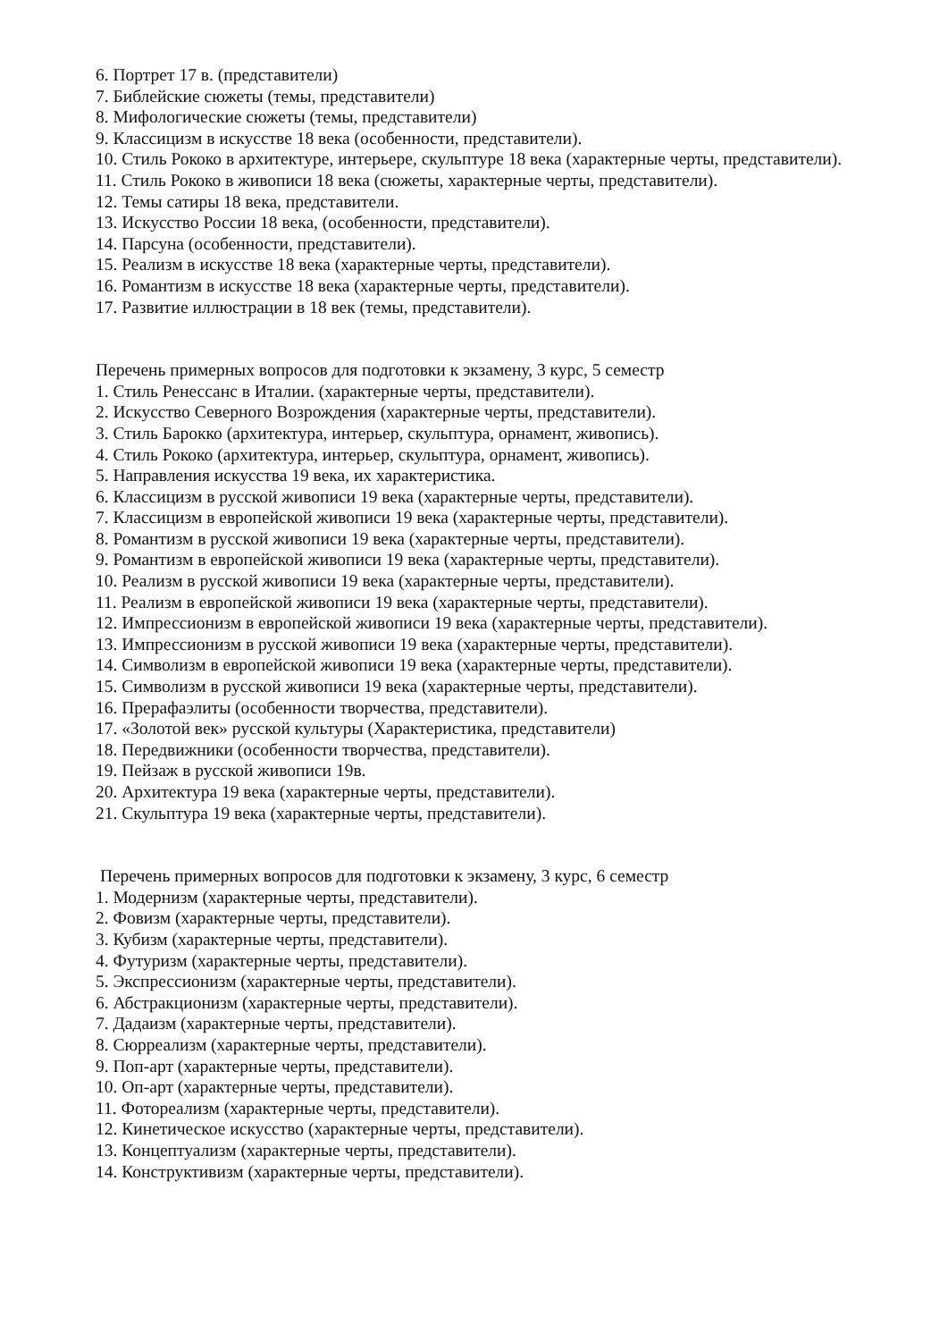6. Портрет 17 в. (представители)
7. Библейские сюжеты (темы, представители)
8. Мифологические сюжеты (темы, представители)
9. Классицизм в искусстве 18 века (особенности, представители).
10. Стиль Рококо в архитектуре, интерьере, скульптуре 18 века (характерные черты, представители).
11. Стиль Рококо в живописи 18 века (сюжеты, характерные черты, представители).
12. Темы сатиры 18 века, представители.
13. Искусство России 18 века, (особенности, представители).
14. Парсуна (особенности, представители).
15. Реализм в искусстве 18 века (характерные черты, представители).
16. Романтизм в искусстве 18 века (характерные черты, представители).
17. Развитие иллюстрации в 18 век (темы, представители).
Перечень примерных вопросов для подготовки к экзамену, 3 курс, 5 семестр
1. Стиль Ренессанс в Италии. (характерные черты, представители).
2. Искусство Северного Возрождения (характерные черты, представители).
3. Стиль Барокко (архитектура, интерьер, скульптура, орнамент, живопись).
4. Стиль Рококо (архитектура, интерьер, скульптура, орнамент, живопись).
5. Направления искусства 19 века, их характеристика.
6. Классицизм в русской живописи 19 века (характерные черты, представители).
7. Классицизм в европейской живописи 19 века (характерные черты, представители).
8. Романтизм в русской живописи 19 века (характерные черты, представители).
9. Романтизм в европейской живописи 19 века (характерные черты, представители).
10. Реализм в русской живописи 19 века (характерные черты, представители).
11. Реализм в европейской живописи 19 века (характерные черты, представители).
12. Импрессионизм в европейской живописи 19 века (характерные черты, представители).
13. Импрессионизм в русской живописи 19 века (характерные черты, представители).
14. Символизм в европейской живописи 19 века (характерные черты, представители).
15. Символизм в русской живописи 19 века (характерные черты, представители).
16. Прерафаэлиты (особенности творчества, представители).
17. «Золотой век» русской культуры (Характеристика, представители)
18. Передвижники (особенности творчества, представители).
19. Пейзаж в русской живописи 19в.
20. Архитектура 19 века (характерные черты, представители).
21. Скульптура 19 века (характерные черты, представители).
Перечень примерных вопросов для подготовки к экзамену, 3 курс, 6 семестр
1. Модернизм (характерные черты, представители).
2. Фовизм (характерные черты, представители).
3. Кубизм (характерные черты, представители).
4. Футуризм (характерные черты, представители).
5. Экспрессионизм (характерные черты, представители).
6. Абстракционизм (характерные черты, представители).
7. Дадаизм (характерные черты, представители).
8. Сюрреализм (характерные черты, представители).
9. Поп-арт (характерные черты, представители).
10. Оп-арт (характерные черты, представители).
11. Фотореализм (характерные черты, представители).
12. Кинетическое искусство (характерные черты, представители).
13. Концептуализм (характерные черты, представители).
14. Конструктивизм (характерные черты, представители).